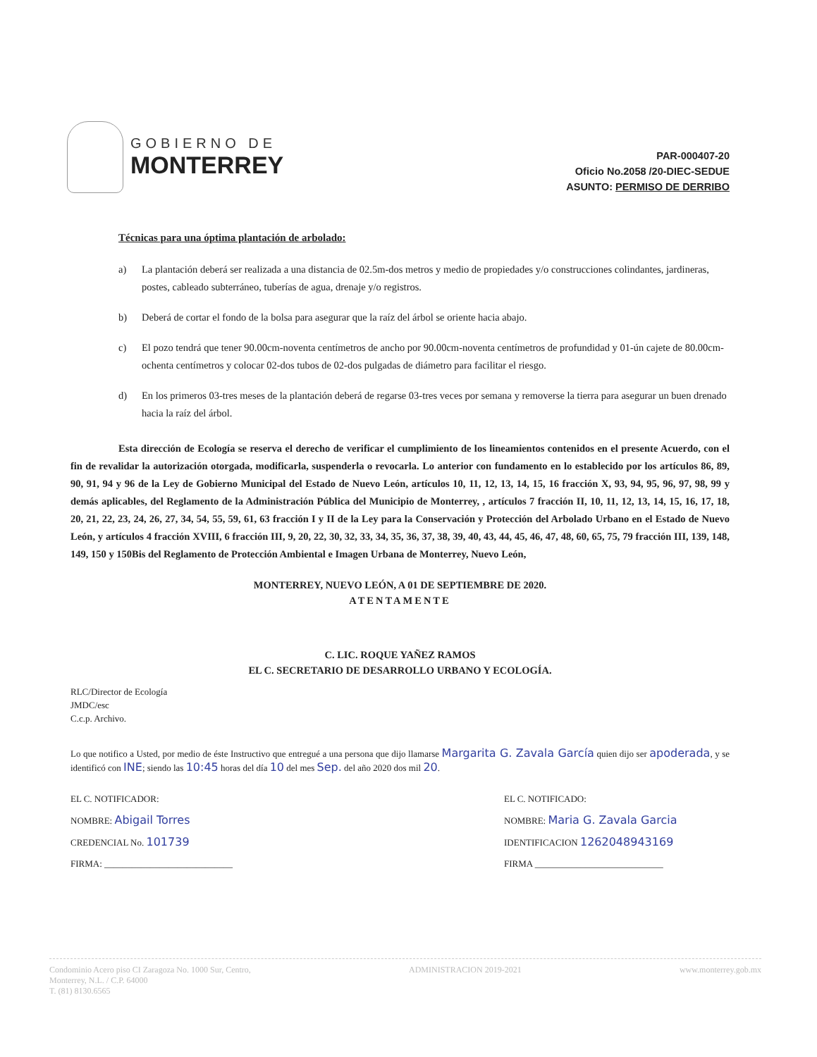GOBIERNO DE
MONTERREY
PAR-000407-20
Oficio No.2058 /20-DIEC-SEDUE
ASUNTO: PERMISO DE DERRIBO
Técnicas para una óptima plantación de arbolado:
a) La plantación deberá ser realizada a una distancia de 02.5m-dos metros y medio de propiedades y/o construcciones colindantes, jardineras, postes, cableado subterráneo, tuberías de agua, drenaje y/o registros.
b) Deberá de cortar el fondo de la bolsa para asegurar que la raíz del árbol se oriente hacia abajo.
c) El pozo tendrá que tener 90.00cm-noventa centímetros de ancho por 90.00cm-noventa centímetros de profundidad y 01-ún cajete de 80.00cm-ochenta centímetros y colocar 02-dos tubos de 02-dos pulgadas de diámetro para facilitar el riesgo.
d) En los primeros 03-tres meses de la plantación deberá de regarse 03-tres veces por semana y removerse la tierra para asegurar un buen drenado hacia la raíz del árbol.
Esta dirección de Ecología se reserva el derecho de verificar el cumplimiento de los lineamientos contenidos en el presente Acuerdo, con el fin de revalidar la autorización otorgada, modificarla, suspenderla o revocarla. Lo anterior con fundamento en lo establecido por los artículos 86, 89, 90, 91, 94 y 96 de la Ley de Gobierno Municipal del Estado de Nuevo León, artículos 10, 11, 12, 13, 14, 15, 16 fracción X, 93, 94, 95, 96, 97, 98, 99 y demás aplicables, del Reglamento de la Administración Pública del Municipio de Monterrey, , artículos 7 fracción II, 10, 11, 12, 13, 14, 15, 16, 17, 18, 20, 21, 22, 23, 24, 26, 27, 34, 54, 55, 59, 61, 63 fracción I y II de la Ley para la Conservación y Protección del Arbolado Urbano en el Estado de Nuevo León, y artículos 4 fracción XVIII, 6 fracción III, 9, 20, 22, 30, 32, 33, 34, 35, 36, 37, 38, 39, 40, 43, 44, 45, 46, 47, 48, 60, 65, 75, 79 fracción III, 139, 148, 149, 150 y 150Bis del Reglamento de Protección Ambiental e Imagen Urbana de Monterrey, Nuevo León,
MONTERREY, NUEVO LEÓN, A 01 DE SEPTIEMBRE DE 2020.
ATENTAMENTE
C. LIC. ROQUE YAÑEZ RAMOS
EL C. SECRETARIO DE DESARROLLO URBANO Y ECOLOGÍA.
RLC/Director de Ecología
JMDC/esc
C.c.p. Archivo.
Lo que notifico a Usted, por medio de éste Instructivo que entregué a una persona que dijo llamarse Margarita G. Zavala García quien dijo ser apoderada, y se identificó con INE; siendo las 10:45 horas del día 10 del mes Sep. del año 2020 dos mil 20.
EL C. NOTIFICADOR:
NOMBRE: Abigail Torres
CREDENCIAL No. 101739
FIRMA: ____________________________
EL C. NOTIFICADO:
NOMBRE: Maria G. Zavala Garcia
IDENTIFICACION 1262048943169
FIRMA ____________________________
Condominio Acero piso CI Zaragoza No. 1000 Sur, Centro,
Monterrey, N.L. / C.P. 64000
T. (81) 8130.6565
ADMINISTRACION 2019-2021 www.monterrey.gob.mx